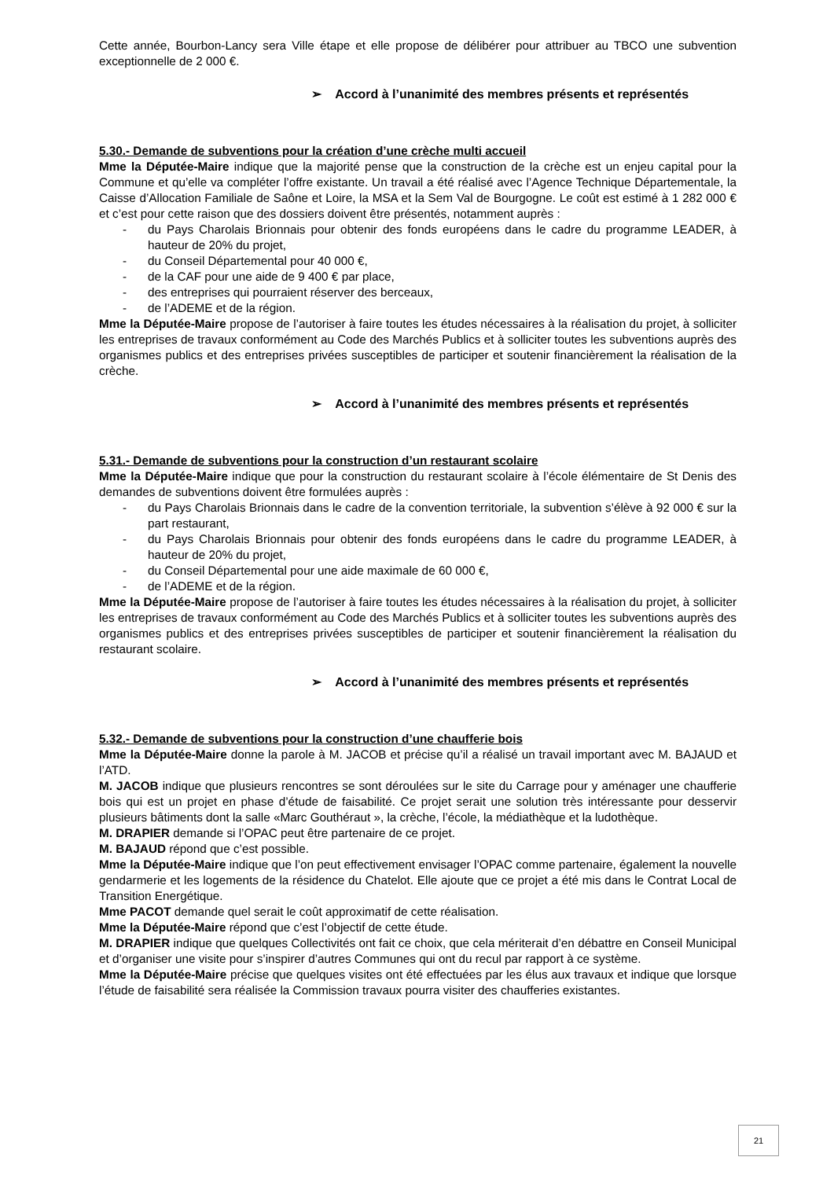Cette année, Bourbon-Lancy sera Ville étape et elle propose de délibérer pour attribuer au TBCO une subvention exceptionnelle de 2 000 €.
➢ Accord à l’unanimité des membres présents et représentés
5.30.- Demande de subventions pour la création d’une crèche multi accueil
Mme la Députée-Maire indique que la majorité pense que la construction de la crèche est un enjeu capital pour la Commune et qu’elle va compléter l’offre existante. Un travail a été réalisé avec l’Agence Technique Départementale, la Caisse d’Allocation Familiale de Saône et Loire, la MSA et la Sem Val de Bourgogne. Le coût est estimé à 1 282 000 € et c’est pour cette raison que des dossiers doivent être présentés, notamment auprès :
- du Pays Charolais Brionnais pour obtenir des fonds européens dans le cadre du programme LEADER, à hauteur de 20% du projet,
- du Conseil Départemental pour 40 000 €,
- de la CAF pour une aide de 9 400 € par place,
- des entreprises qui pourraient réserver des berceaux,
- de l’ADEME et de la région.
Mme la Députée-Maire propose de l’autoriser à faire toutes les études nécessaires à la réalisation du projet, à solliciter les entreprises de travaux conformément au Code des Marchés Publics et à solliciter toutes les subventions auprès des organismes publics et des entreprises privées susceptibles de participer et soutenir financièrement la réalisation de la crèche.
➢ Accord à l’unanimité des membres présents et représentés
5.31.- Demande de subventions pour la construction d’un restaurant scolaire
Mme la Députée-Maire indique que pour la construction du restaurant scolaire à l’école élémentaire de St Denis des demandes de subventions doivent être formulées auprès :
- du Pays Charolais Brionnais dans le cadre de la convention territoriale, la subvention s’élève à 92 000 € sur la part restaurant,
- du Pays Charolais Brionnais pour obtenir des fonds européens dans le cadre du programme LEADER, à hauteur de 20% du projet,
- du Conseil Départemental pour une aide maximale de 60 000 €,
- de l’ADEME et de la région.
Mme la Députée-Maire propose de l’autoriser à faire toutes les études nécessaires à la réalisation du projet, à solliciter les entreprises de travaux conformément au Code des Marchés Publics et à solliciter toutes les subventions auprès des organismes publics et des entreprises privées susceptibles de participer et soutenir financièrement la réalisation du restaurant scolaire.
➢ Accord à l’unanimité des membres présents et représentés
5.32.- Demande de subventions pour la construction d’une chaufferie bois
Mme la Députée-Maire donne la parole à M. JACOB et précise qu’il a réalisé un travail important avec M. BAJAUD et l’ATD.
M. JACOB indique que plusieurs rencontres se sont déroulées sur le site du Carrage pour y aménager une chaufferie bois qui est un projet en phase d’étude de faisabilité. Ce projet serait une solution très intéressante pour desservir plusieurs bâtiments dont la salle «Marc Gouthéraut », la crèche, l’école, la médiathèque et la ludothèque.
M. DRAPIER demande si l’OPAC peut être partenaire de ce projet.
M. BAJAUD répond que c’est possible.
Mme la Députée-Maire indique que l’on peut effectivement envisager l’OPAC comme partenaire, également la nouvelle gendarmerie et les logements de la résidence du Chatelot. Elle ajoute que ce projet a été mis dans le Contrat Local de Transition Energétique.
Mme PACOT demande quel serait le coût approximatif de cette réalisation.
Mme la Députée-Maire répond que c’est l’objectif de cette étude.
M. DRAPIER indique que quelques Collectivités ont fait ce choix, que cela mériterait d’en débattre en Conseil Municipal et d’organiser une visite pour s’inspirer d’autres Communes qui ont du recul par rapport à ce système.
Mme la Députée-Maire précise que quelques visites ont été effectuées par les élus aux travaux et indique que lorsque l’étude de faisabilité sera réalisée la Commission travaux pourra visiter des chaufferies existantes.
21